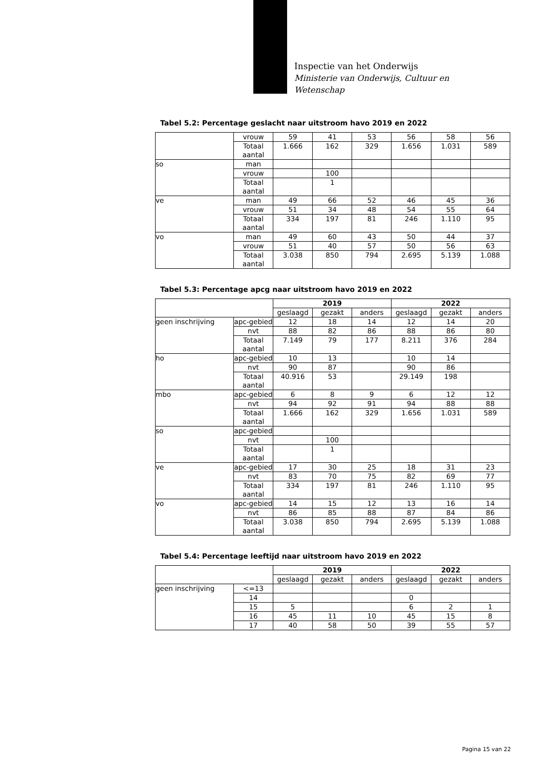Inspectie van het Onderwijs
Ministerie van Onderwijs, Cultuur en
Wetenschap
Tabel 5.2: Percentage geslacht naar uitstroom havo 2019 en 2022
| | vrouw | 59 | 41 | 53 | 56 | 58 | 56 |
| | Totaal aantal | 1.666 | 162 | 329 | 1.656 | 1.031 | 589 |
| so | man | | | | | | |
| | vrouw | | 100 | | | | |
| | Totaal aantal | | 1 | | | | |
| ve | man | 49 | 66 | 52 | 46 | 45 | 36 |
| | vrouw | 51 | 34 | 48 | 54 | 55 | 64 |
| | Totaal aantal | 334 | 197 | 81 | 246 | 1.110 | 95 |
| vo | man | 49 | 60 | 43 | 50 | 44 | 37 |
| | vrouw | 51 | 40 | 57 | 50 | 56 | 63 |
| | Totaal aantal | 3.038 | 850 | 794 | 2.695 | 5.139 | 1.088 |
Tabel 5.3: Percentage apcg naar uitstroom havo 2019 en 2022
| | | 2019 | | | 2022 | | |
| --- | --- | --- | --- | --- | --- | --- | --- |
| | | geslaagd | gezakt | anders | geslaagd | gezakt | anders |
| geen inschrijving | apc-gebied | 12 | 18 | 14 | 12 | 14 | 20 |
| | nvt | 88 | 82 | 86 | 88 | 86 | 80 |
| | Totaal aantal | 7.149 | 79 | 177 | 8.211 | 376 | 284 |
| ho | apc-gebied | 10 | 13 | | 10 | 14 | |
| | nvt | 90 | 87 | | 90 | 86 | |
| | Totaal aantal | 40.916 | 53 | | 29.149 | 198 | |
| mbo | apc-gebied | 6 | 8 | 9 | 6 | 12 | 12 |
| | nvt | 94 | 92 | 91 | 94 | 88 | 88 |
| | Totaal aantal | 1.666 | 162 | 329 | 1.656 | 1.031 | 589 |
| so | apc-gebied | | | | | | |
| | nvt | | 100 | | | | |
| | Totaal aantal | | 1 | | | | |
| ve | apc-gebied | 17 | 30 | 25 | 18 | 31 | 23 |
| | nvt | 83 | 70 | 75 | 82 | 69 | 77 |
| | Totaal aantal | 334 | 197 | 81 | 246 | 1.110 | 95 |
| vo | apc-gebied | 14 | 15 | 12 | 13 | 16 | 14 |
| | nvt | 86 | 85 | 88 | 87 | 84 | 86 |
| | Totaal aantal | 3.038 | 850 | 794 | 2.695 | 5.139 | 1.088 |
Tabel 5.4: Percentage leeftijd naar uitstroom havo 2019 en 2022
| | | 2019 | | | 2022 | | |
| --- | --- | --- | --- | --- | --- | --- | --- |
| | | geslaagd | gezakt | anders | geslaagd | gezakt | anders |
| geen inschrijving | <=13 | | | | | | |
| | 14 | | | | 0 | | |
| | 15 | 5 | | | 6 | 2 | 1 |
| | 16 | 45 | 11 | 10 | 45 | 15 | 8 |
| | 17 | 40 | 58 | 50 | 39 | 55 | 57 |
Pagina 15 van 22